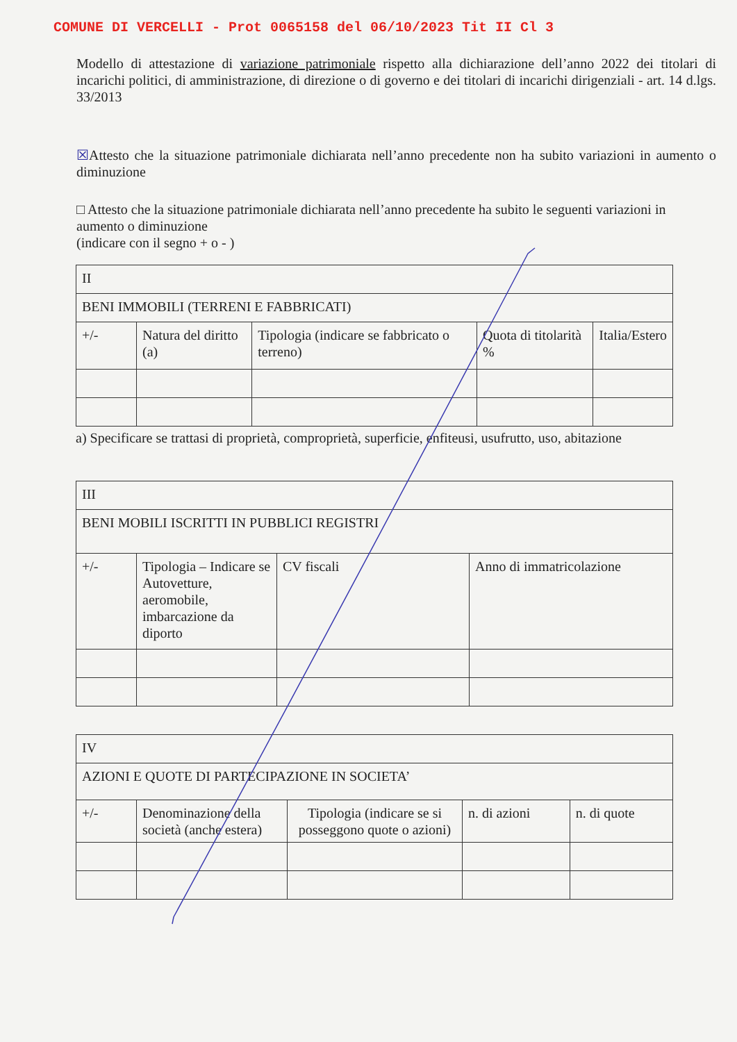COMUNE DI VERCELLI - Prot 0065158 del 06/10/2023 Tit II Cl 3
Modello di attestazione di variazione patrimoniale rispetto alla dichiarazione dell’anno 2022 dei titolari di incarichi politici, di amministrazione, di direzione o di governo e dei titolari di incarichi dirigenziali - art. 14 d.lgs. 33/2013
☒Attesto che la situazione patrimoniale dichiarata nell’anno precedente non ha subito variazioni in aumento o diminuzione
□ Attesto che la situazione patrimoniale dichiarata nell’anno precedente ha subito le seguenti variazioni in aumento o diminuzione
(indicare con il segno + o - )
| II | | | | |
| BENI IMMOBILI (TERRENI E FABBRICATI) | | | | |
| +/- | Natura del diritto (a) | Tipologia (indicare se fabbricato o terreno) | Quota di titolarità % | Italia/Estero |
a) Specificare se trattasi di proprietà, comproprietà, superficie, enfiteusi, usufrutto, uso, abitazione
| III | | | |
| BENI MOBILI ISCRITTI IN PUBBLICI REGISTRI | | | |
| +/- | Tipologia – Indicare se Autovetture, aeromobile, imbarcazione da diporto | CV fiscali | Anno di immatricolazione |
| IV | | | | |
| AZIONI E QUOTE DI PARTECIPAZIONE IN SOCIETA’ | | | | |
| +/- | Denominazione della società (anche estera) | Tipologia (indicare se si posseggono quote o azioni) | n. di azioni | n. di quote |